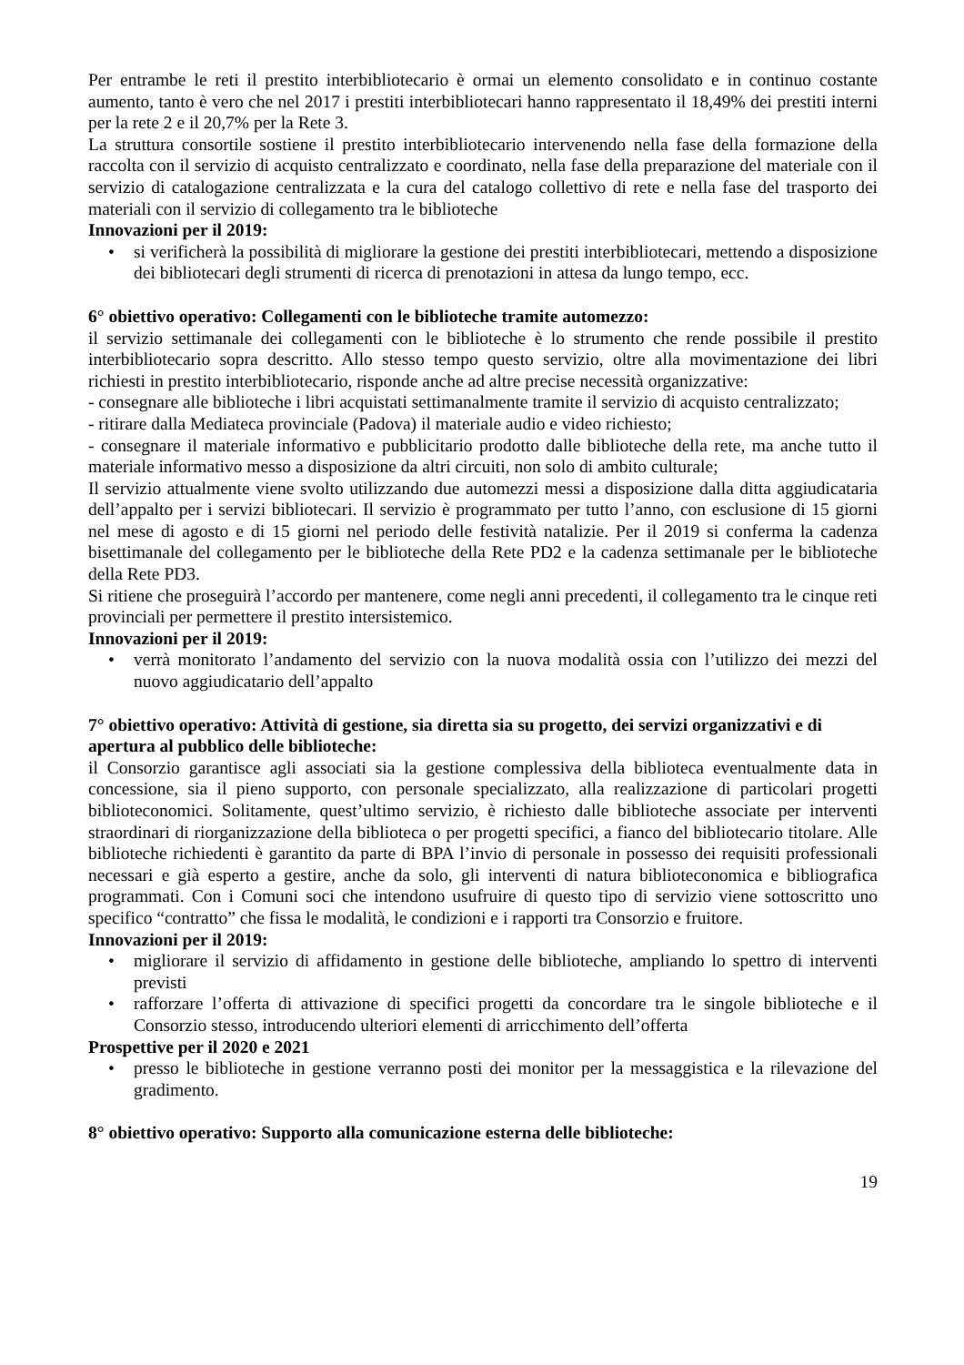Per entrambe le reti il prestito interbibliotecario è ormai un elemento consolidato e in continuo costante aumento, tanto è vero che nel 2017 i prestiti interbibliotecari hanno rappresentato il 18,49% dei prestiti interni per la rete 2 e il 20,7% per la Rete 3.
La struttura consortile sostiene il prestito interbibliotecario intervenendo nella fase della formazione della raccolta con il servizio di acquisto centralizzato e coordinato, nella fase della preparazione del materiale con il servizio di catalogazione centralizzata e la cura del catalogo collettivo di rete e nella fase del trasporto dei materiali con il servizio di collegamento tra le biblioteche
Innovazioni per il 2019:
• si verificherà la possibilità di migliorare la gestione dei prestiti interbibliotecari, mettendo a disposizione dei bibliotecari degli strumenti di ricerca di prenotazioni in attesa da lungo tempo, ecc.
6° obiettivo operativo: Collegamenti con le biblioteche tramite automezzo:
il servizio settimanale dei collegamenti con le biblioteche è lo strumento che rende possibile il prestito interbibliotecario sopra descritto. Allo stesso tempo questo servizio, oltre alla movimentazione dei libri richiesti in prestito interbibliotecario, risponde anche ad altre precise necessità organizzative:
- consegnare alle biblioteche i libri acquistati settimanalmente tramite il servizio di acquisto centralizzato;
- ritirare dalla Mediateca provinciale (Padova) il materiale audio e video richiesto;
- consegnare il materiale informativo e pubblicitario prodotto dalle biblioteche della rete, ma anche tutto il materiale informativo messo a disposizione da altri circuiti, non solo di ambito culturale;
Il servizio attualmente viene svolto utilizzando due automezzi messi a disposizione dalla ditta aggiudicataria dell’appalto per i servizi bibliotecari. Il servizio è programmato per tutto l’anno, con esclusione di 15 giorni nel mese di agosto e di 15 giorni nel periodo delle festività natalizie. Per il 2019 si conferma la cadenza bisettimanale del collegamento per le biblioteche della Rete PD2 e la cadenza settimanale per le biblioteche della Rete PD3.
Si ritiene che proseguirà l’accordo per mantenere, come negli anni precedenti, il collegamento tra le cinque reti provinciali per permettere il prestito intersistemico.
Innovazioni per il 2019:
• verrà monitorato l’andamento del servizio con la nuova modalità ossia con l’utilizzo dei mezzi del nuovo aggiudicatario dell’appalto
7° obiettivo operativo: Attività di gestione, sia diretta sia su progetto, dei servizi organizzativi e di apertura al pubblico delle biblioteche:
il Consorzio garantisce agli associati sia la gestione complessiva della biblioteca eventualmente data in concessione, sia il pieno supporto, con personale specializzato, alla realizzazione di particolari progetti biblioteconomici. Solitamente, quest’ultimo servizio, è richiesto dalle biblioteche associate per interventi straordinari di riorganizzazione della biblioteca o per progetti specifici, a fianco del bibliotecario titolare. Alle biblioteche richiedenti è garantito da parte di BPA l’invio di personale in possesso dei requisiti professionali necessari e già esperto a gestire, anche da solo, gli interventi di natura biblioteconomica e bibliografica programmati. Con i Comuni soci che intendono usufruire di questo tipo di servizio viene sottoscritto uno specifico “contratto” che fissa le modalità, le condizioni e i rapporti tra Consorzio e fruitore.
Innovazioni per il 2019:
• migliorare il servizio di affidamento in gestione delle biblioteche, ampliando lo spettro di interventi previsti
• rafforzare l’offerta di attivazione di specifici progetti da concordare tra le singole biblioteche e il Consorzio stesso, introducendo ulteriori elementi di arricchimento dell’offerta
Prospettive per il 2020 e 2021
• presso le biblioteche in gestione verranno posti dei monitor per la messaggistica e la rilevazione del gradimento.
8° obiettivo operativo: Supporto alla comunicazione esterna delle biblioteche:
19